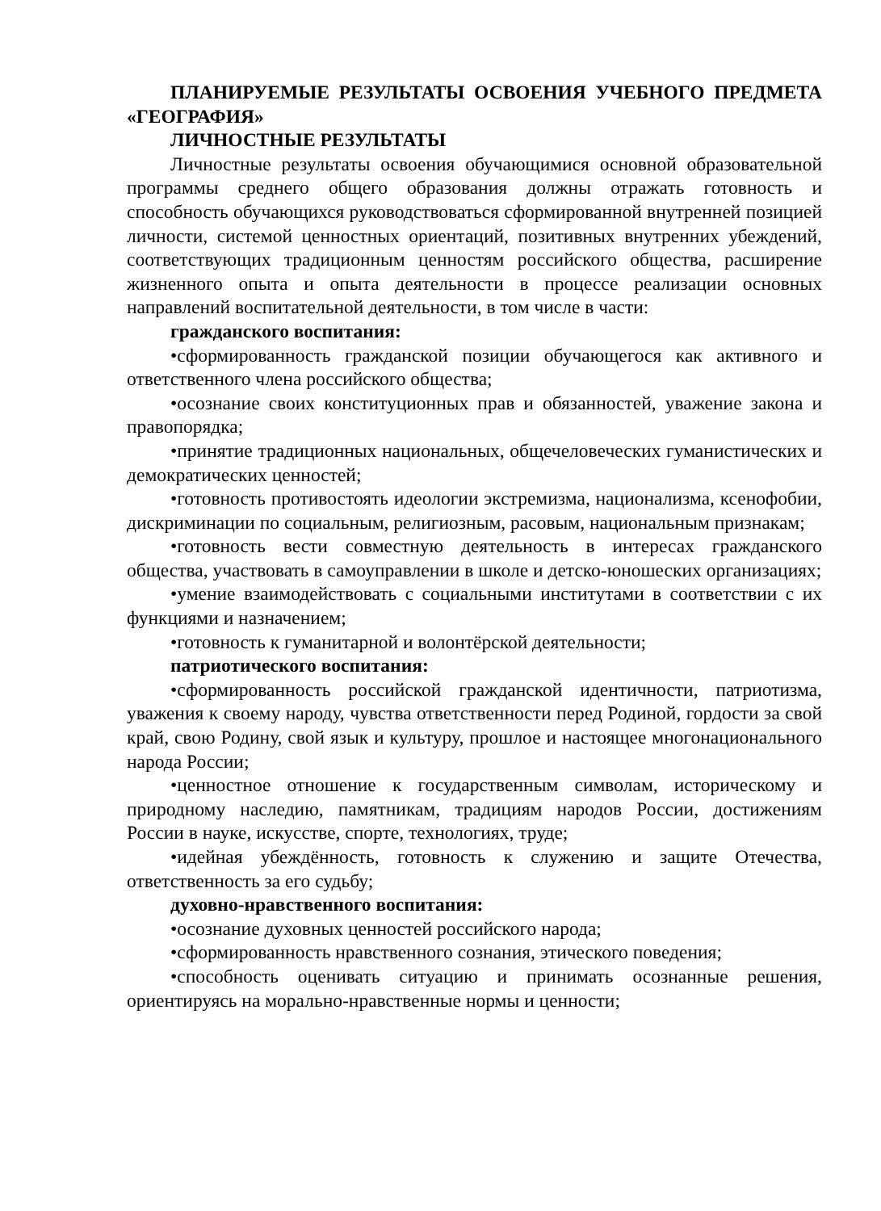ПЛАНИРУЕМЫЕ РЕЗУЛЬТАТЫ ОСВОЕНИЯ УЧЕБНОГО ПРЕДМЕТА «ГЕОГРАФИЯ»
ЛИЧНОСТНЫЕ РЕЗУЛЬТАТЫ
Личностные результаты освоения обучающимися основной образовательной программы среднего общего образования должны отражать готовность и способность обучающихся руководствоваться сформированной внутренней позицией личности, системой ценностных ориентаций, позитивных внутренних убеждений, соответствующих традиционным ценностям российского общества, расширение жизненного опыта и опыта деятельности в процессе реализации основных направлений воспитательной деятельности, в том числе в части:
гражданского воспитания:
•сформированность гражданской позиции обучающегося как активного и ответственного члена российского общества;
•осознание своих конституционных прав и обязанностей, уважение закона и правопорядка;
•принятие традиционных национальных, общечеловеческих гуманистических и демократических ценностей;
•готовность противостоять идеологии экстремизма, национализма, ксенофобии, дискриминации по социальным, религиозным, расовым, национальным признакам;
•готовность вести совместную деятельность в интересах гражданского общества, участвовать в самоуправлении в школе и детско-юношеских организациях;
•умение взаимодействовать с социальными институтами в соответствии с их функциями и назначением;
•готовность к гуманитарной и волонтёрской деятельности;
патриотического воспитания:
•сформированность российской гражданской идентичности, патриотизма, уважения к своему народу, чувства ответственности перед Родиной, гордости за свой край, свою Родину, свой язык и культуру, прошлое и настоящее многонационального народа России;
•ценностное отношение к государственным символам, историческому и природному наследию, памятникам, традициям народов России, достижениям России в науке, искусстве, спорте, технологиях, труде;
•идейная убеждённость, готовность к служению и защите Отечества, ответственность за его судьбу;
духовно-нравственного воспитания:
•осознание духовных ценностей российского народа;
•сформированность нравственного сознания, этического поведения;
•способность оценивать ситуацию и принимать осознанные решения, ориентируясь на морально-нравственные нормы и ценности;